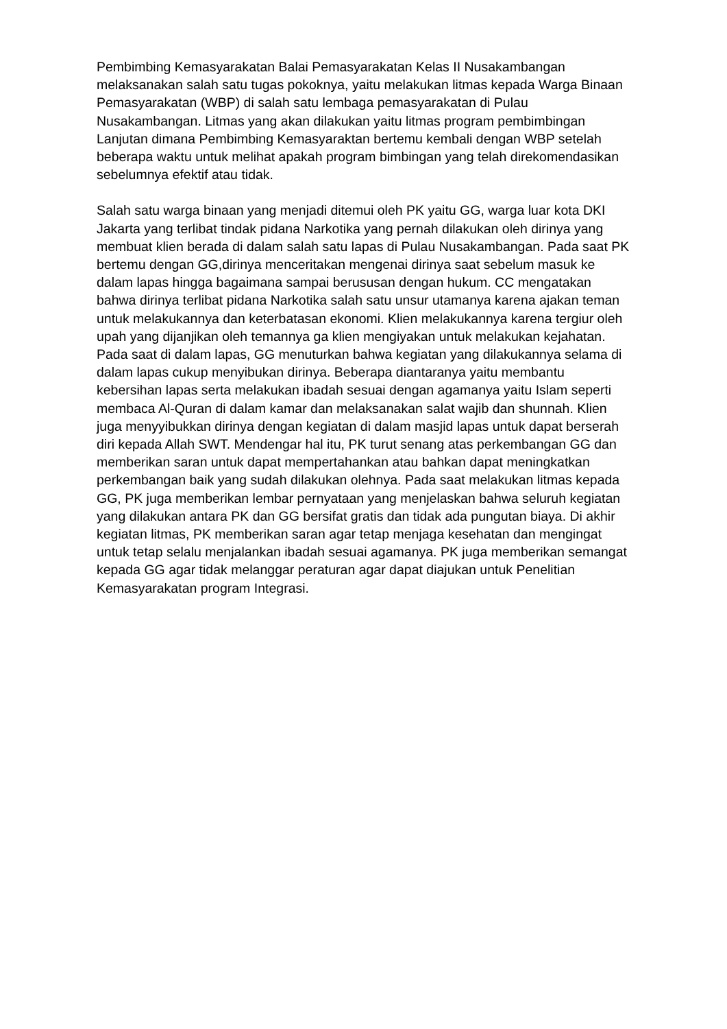Pembimbing Kemasyarakatan Balai Pemasyarakatan Kelas II Nusakambangan melaksanakan salah satu tugas pokoknya, yaitu melakukan litmas kepada Warga Binaan Pemasyarakatan (WBP) di salah satu lembaga pemasyarakatan di Pulau Nusakambangan. Litmas yang akan dilakukan yaitu litmas program pembimbingan Lanjutan dimana Pembimbing Kemasyaraktan bertemu kembali dengan WBP setelah beberapa waktu untuk melihat apakah program bimbingan yang telah direkomendasikan sebelumnya efektif atau tidak.
Salah satu warga binaan yang menjadi ditemui oleh PK yaitu GG, warga luar kota DKI Jakarta yang terlibat tindak pidana Narkotika yang pernah dilakukan oleh dirinya yang membuat klien berada di dalam salah satu lapas di Pulau Nusakambangan. Pada saat PK bertemu dengan GG,dirinya menceritakan mengenai dirinya saat sebelum masuk ke dalam lapas hingga bagaimana sampai berususan dengan hukum. CC mengatakan bahwa dirinya terlibat pidana Narkotika salah satu unsur utamanya karena ajakan teman untuk melakukannya dan keterbatasan ekonomi. Klien melakukannya karena tergiur oleh upah yang dijanjikan oleh temannya ga klien mengiyakan untuk melakukan kejahatan. Pada saat di dalam lapas, GG menuturkan bahwa kegiatan yang dilakukannya selama di dalam lapas cukup menyibukan dirinya. Beberapa diantaranya yaitu membantu kebersihan lapas serta melakukan ibadah sesuai dengan agamanya yaitu Islam seperti membaca Al-Quran di dalam kamar dan melaksanakan salat wajib dan shunnah. Klien juga menyyibukkan dirinya dengan kegiatan di dalam masjid lapas untuk dapat berserah diri kepada Allah SWT. Mendengar hal itu, PK turut senang atas perkembangan GG dan memberikan saran untuk dapat mempertahankan atau bahkan dapat meningkatkan perkembangan baik yang sudah dilakukan olehnya. Pada saat melakukan litmas kepada GG, PK juga memberikan lembar pernyataan yang menjelaskan bahwa seluruh kegiatan yang dilakukan antara PK dan GG bersifat gratis dan tidak ada pungutan biaya. Di akhir kegiatan litmas, PK memberikan saran agar tetap menjaga kesehatan dan mengingat untuk tetap selalu menjalankan ibadah sesuai agamanya. PK juga memberikan semangat kepada GG agar tidak melanggar peraturan agar dapat diajukan untuk Penelitian Kemasyarakatan program Integrasi.